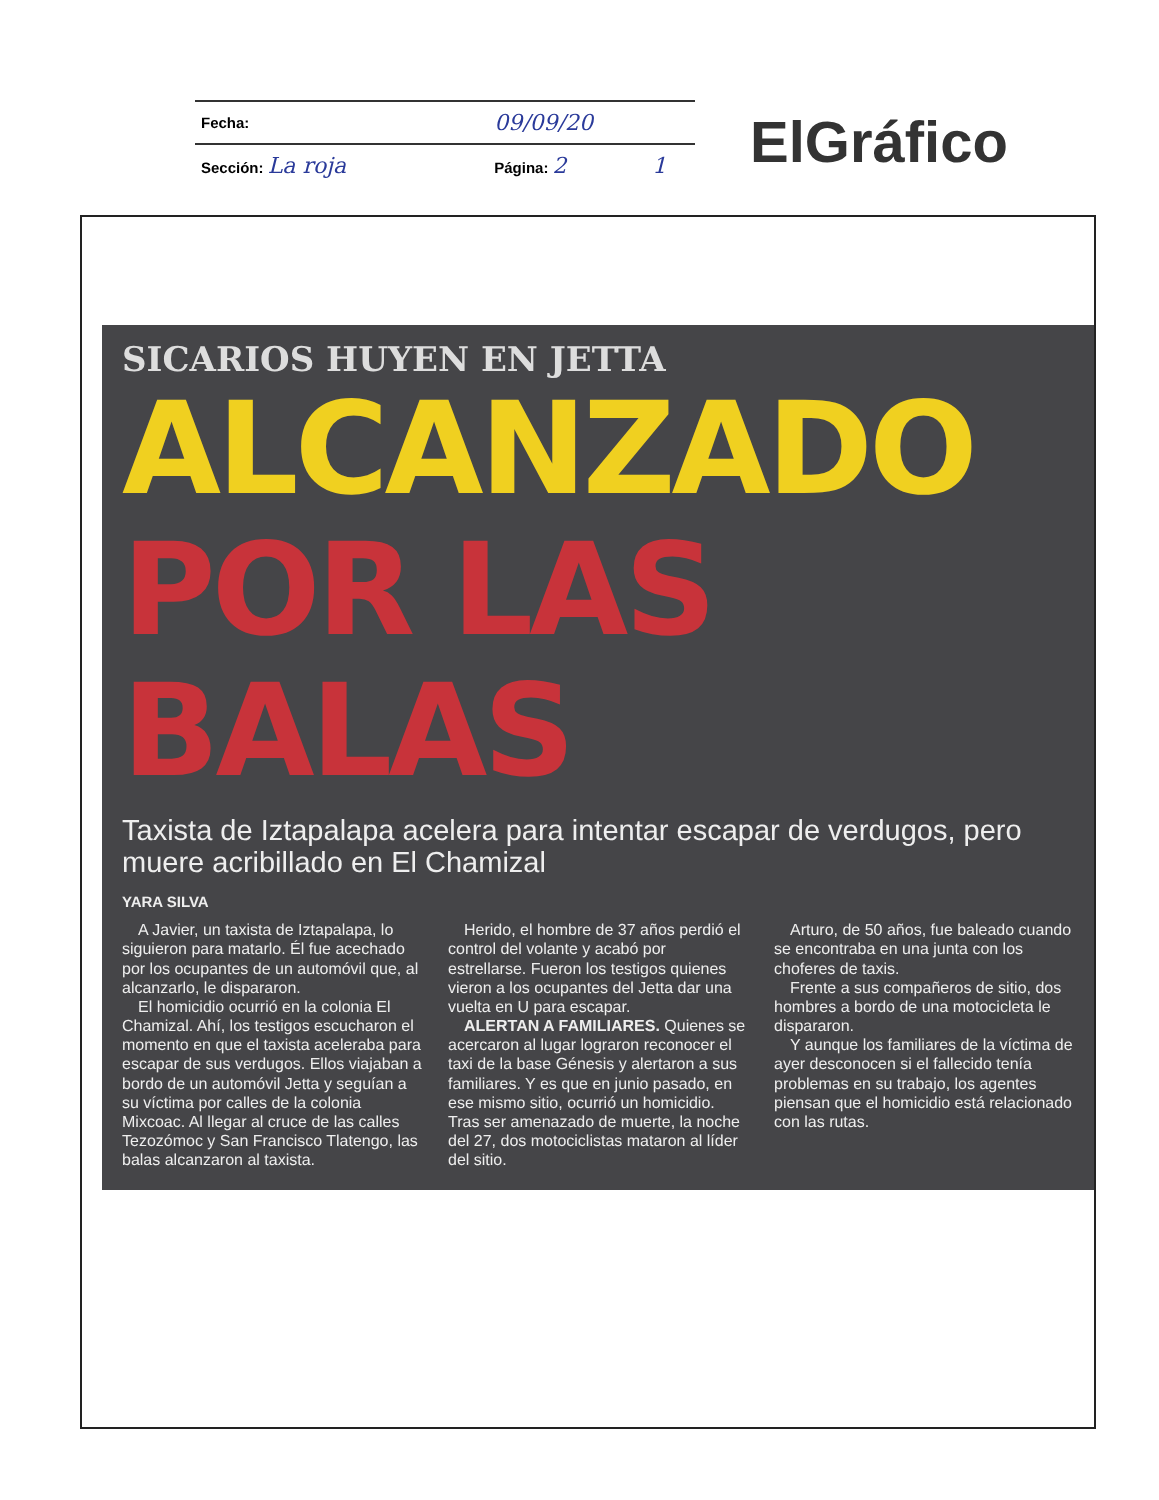| Fecha: | 09/09/20 | |
| Sección: La roja | Página: 2 | 1 |
ElGráfico
SICARIOS HUYEN EN JETTA
ALCANZADO
POR LAS BALAS
Taxista de Iztapalapa acelera para intentar escapar de verdugos, pero muere acribillado en El Chamizal
YARA SILVA
A Javier, un taxista de Iztapalapa, lo siguieron para matarlo. Él fue acechado por los ocupantes de un automóvil que, al alcanzarlo, le dispararon.
El homicidio ocurrió en la colonia El Chamizal. Ahí, los testigos escucharon el momento en que el taxista aceleraba para escapar de sus verdugos. Ellos viajaban a bordo de un automóvil Jetta y seguían a su víctima por calles de la colonia Mixcoac. Al llegar al cruce de las calles Tezozómoc y San Francisco Tlatengo, las balas alcanzaron al taxista.
Herido, el hombre de 37 años perdió el control del volante y acabó por estrellarse. Fueron los testigos quienes vieron a los ocupantes del Jetta dar una vuelta en U para escapar.
ALERTAN A FAMILIARES. Quienes se acercaron al lugar lograron reconocer el taxi de la base Génesis y alertaron a sus familiares. Y es que en junio pasado, en ese mismo sitio, ocurrió un homicidio. Tras ser amenazado de muerte, la noche del 27, dos motociclistas mataron al líder del sitio.
Arturo, de 50 años, fue baleado cuando se encontraba en una junta con los choferes de taxis.
Frente a sus compañeros de sitio, dos hombres a bordo de una motocicleta le dispararon.
Y aunque los familiares de la víctima de ayer desconocen si el fallecido tenía problemas en su trabajo, los agentes piensan que el homicidio está relacionado con las rutas.